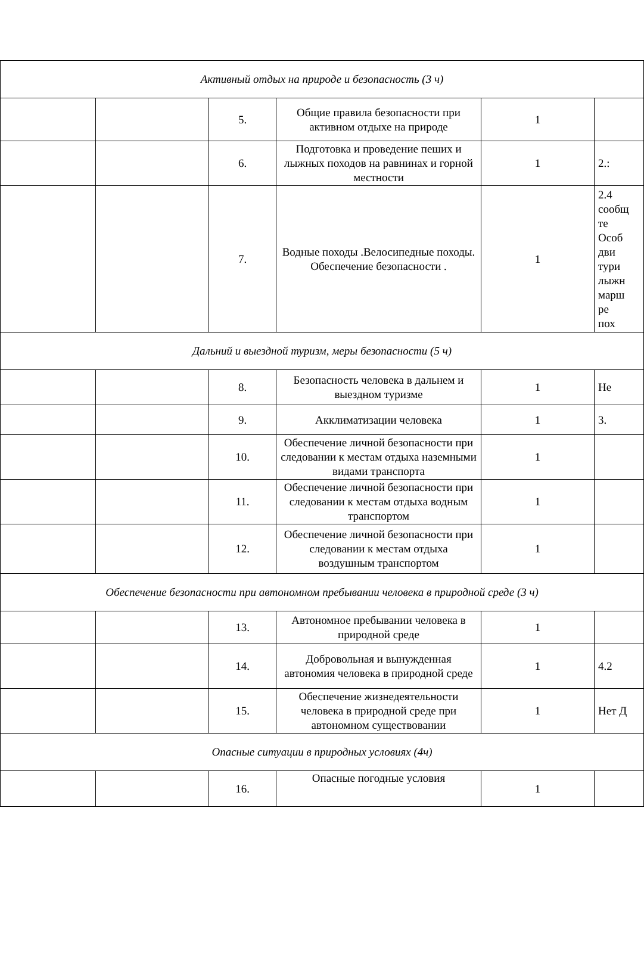| Активный отдых на природе и безопасность (3 ч) | | | | | |
| | | 5. | Общие правила безопасности при активном отдыхе на природе | 1 | |
| | | 6. | Подготовка и проведение пеших и лыжных походов на равнинах и горной местности | 1 | 2.: |
| | | 7. | Водные походы .Велосипедные походы. Обеспечение безопасности . | 1 | 2.4 сообщ те Особ дви тури лыжн марш ре пох |
| Дальний и выездной туризм, меры безопасности (5 ч) | | | | | |
| | | 8. | Безопасность человека в дальнем и выездном туризме | 1 | Не |
| | | 9. | Акклиматизации человека | 1 | 3. |
| | | 10. | Обеспечение личной безопасности при следовании к местам отдыха наземными видами транспорта | 1 | |
| | | 11. | Обеспечение личной безопасности при следовании к местам отдыха водным транспортом | 1 | |
| | | 12. | Обеспечение личной безопасности при следовании к местам отдыха воздушным транспортом | 1 | |
| Обеспечение безопасности при автономном пребывании человека в природной среде (3 ч) | | | | | |
| | | 13. | Автономное пребывании человека в природной среде | 1 | |
| | | 14. | Добровольная и вынужденная автономия человека в природной среде | 1 | 4.2 |
| | | 15. | Обеспечение жизнедеятельности человека в природной среде при автономном существовании | 1 | Нет Д |
| Опасные ситуации в природных условиях (4ч) | | | | | |
| | | 16. | Опасные погодные условия | 1 | |